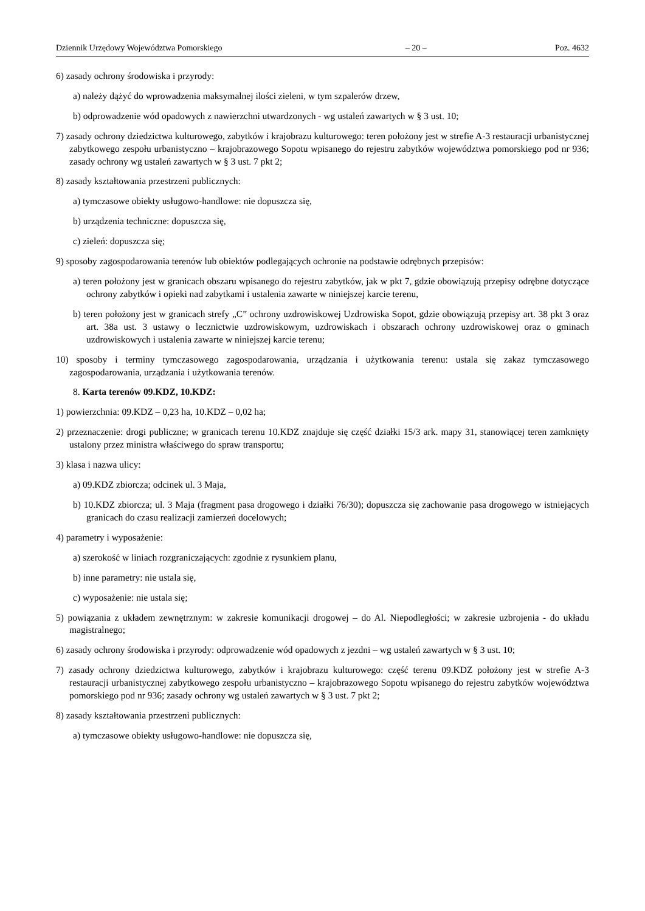Dziennik Urzędowy Województwa Pomorskiego – 20 – Poz. 4632
6) zasady ochrony środowiska i przyrody:
a) należy dążyć do wprowadzenia maksymalnej ilości zieleni, w tym szpalerów drzew,
b) odprowadzenie wód opadowych z nawierzchni utwardzonych - wg ustaleń zawartych w § 3 ust. 10;
7) zasady ochrony dziedzictwa kulturowego, zabytków i krajobrazu kulturowego: teren położony jest w strefie A-3 restauracji urbanistycznej zabytkowego zespołu urbanistyczno – krajobrazowego Sopotu wpisanego do rejestru zabytków województwa pomorskiego pod nr 936; zasady ochrony wg ustaleń zawartych w § 3 ust. 7 pkt 2;
8) zasady kształtowania przestrzeni publicznych:
a) tymczasowe obiekty usługowo-handlowe: nie dopuszcza się,
b) urządzenia techniczne: dopuszcza się,
c) zieleń: dopuszcza się;
9) sposoby zagospodarowania terenów lub obiektów podlegających ochronie na podstawie odrębnych przepisów:
a) teren położony jest w granicach obszaru wpisanego do rejestru zabytków, jak w pkt 7, gdzie obowiązują przepisy odrębne dotyczące ochrony zabytków i opieki nad zabytkami i ustalenia zawarte w niniejszej karcie terenu,
b) teren położony jest w granicach strefy „C” ochrony uzdrowiskowej Uzdrowiska Sopot, gdzie obowiązują przepisy art. 38 pkt 3 oraz art. 38a ust. 3 ustawy o lecznictwie uzdrowiskowym, uzdrowiskach i obszarach ochrony uzdrowiskowej oraz o gminach uzdrowiskowych i ustalenia zawarte w niniejszej karcie terenu;
10) sposoby i terminy tymczasowego zagospodarowania, urządzania i użytkowania terenu: ustala się zakaz tymczasowego zagospodarowania, urządzania i użytkowania terenów.
8. Karta terenów 09.KDZ, 10.KDZ:
1) powierzchnia: 09.KDZ – 0,23 ha, 10.KDZ – 0,02 ha;
2) przeznaczenie: drogi publiczne; w granicach terenu 10.KDZ znajduje się część działki 15/3 ark. mapy 31, stanowiącej teren zamknięty ustalony przez ministra właściwego do spraw transportu;
3) klasa i nazwa ulicy:
a) 09.KDZ zbiorcza; odcinek ul. 3 Maja,
b) 10.KDZ zbiorcza; ul. 3 Maja (fragment pasa drogowego i działki 76/30); dopuszcza się zachowanie pasa drogowego w istniejących granicach do czasu realizacji zamierzeń docelowych;
4) parametry i wyposażenie:
a) szerokość w liniach rozgraniczających: zgodnie z rysunkiem planu,
b) inne parametry: nie ustala się,
c) wyposażenie: nie ustala się;
5) powiązania z układem zewnętrznym: w zakresie komunikacji drogowej – do Al. Niepodległości; w zakresie uzbrojenia - do układu magistralnego;
6) zasady ochrony środowiska i przyrody: odprowadzenie wód opadowych z jezdni – wg ustaleń zawartych w § 3 ust. 10;
7) zasady ochrony dziedzictwa kulturowego, zabytków i krajobrazu kulturowego: część terenu 09.KDZ położony jest w strefie A-3 restauracji urbanistycznej zabytkowego zespołu urbanistyczno – krajobrazowego Sopotu wpisanego do rejestru zabytków województwa pomorskiego pod nr 936; zasady ochrony wg ustaleń zawartych w § 3 ust. 7 pkt 2;
8) zasady kształtowania przestrzeni publicznych:
a) tymczasowe obiekty usługowo-handlowe: nie dopuszcza się,